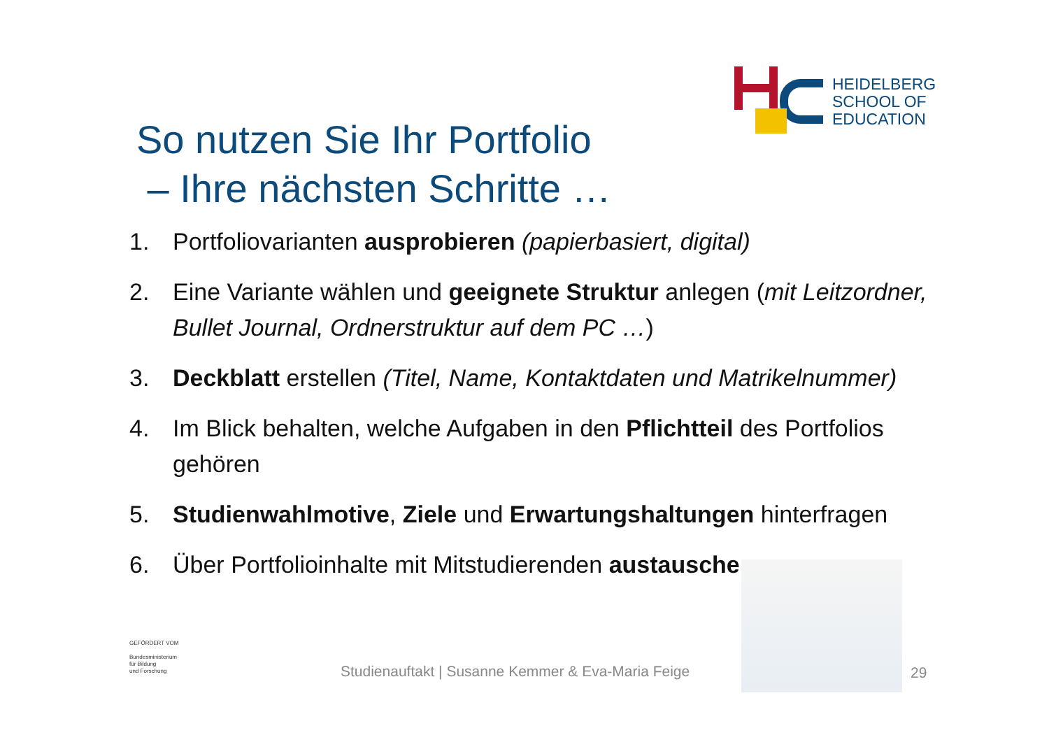HEIDELBERG
SCHOOL OF
EDUCATION
So nutzen Sie Ihr Portfolio
– Ihre nächsten Schritte …
1. Portfoliovarianten ausprobieren (papierbasiert, digital)
2. Eine Variante wählen und geeignete Struktur anlegen (mit Leitzordner, Bullet Journal, Ordnerstruktur auf dem PC …)
3. Deckblatt erstellen (Titel, Name, Kontaktdaten und Matrikelnummer)
4. Im Blick behalten, welche Aufgaben in den Pflichtteil des Portfolios gehören
5. Studienwahlmotive, Ziele und Erwartungshaltungen hinterfragen
6. Über Portfolioinhalte mit Mitstudierenden austauschen
GEFÖRDERT VOM
Bundesministerium
für Bildung
und Forschung
Studienauftakt | Susanne Kemmer & Eva-Maria Feige
29